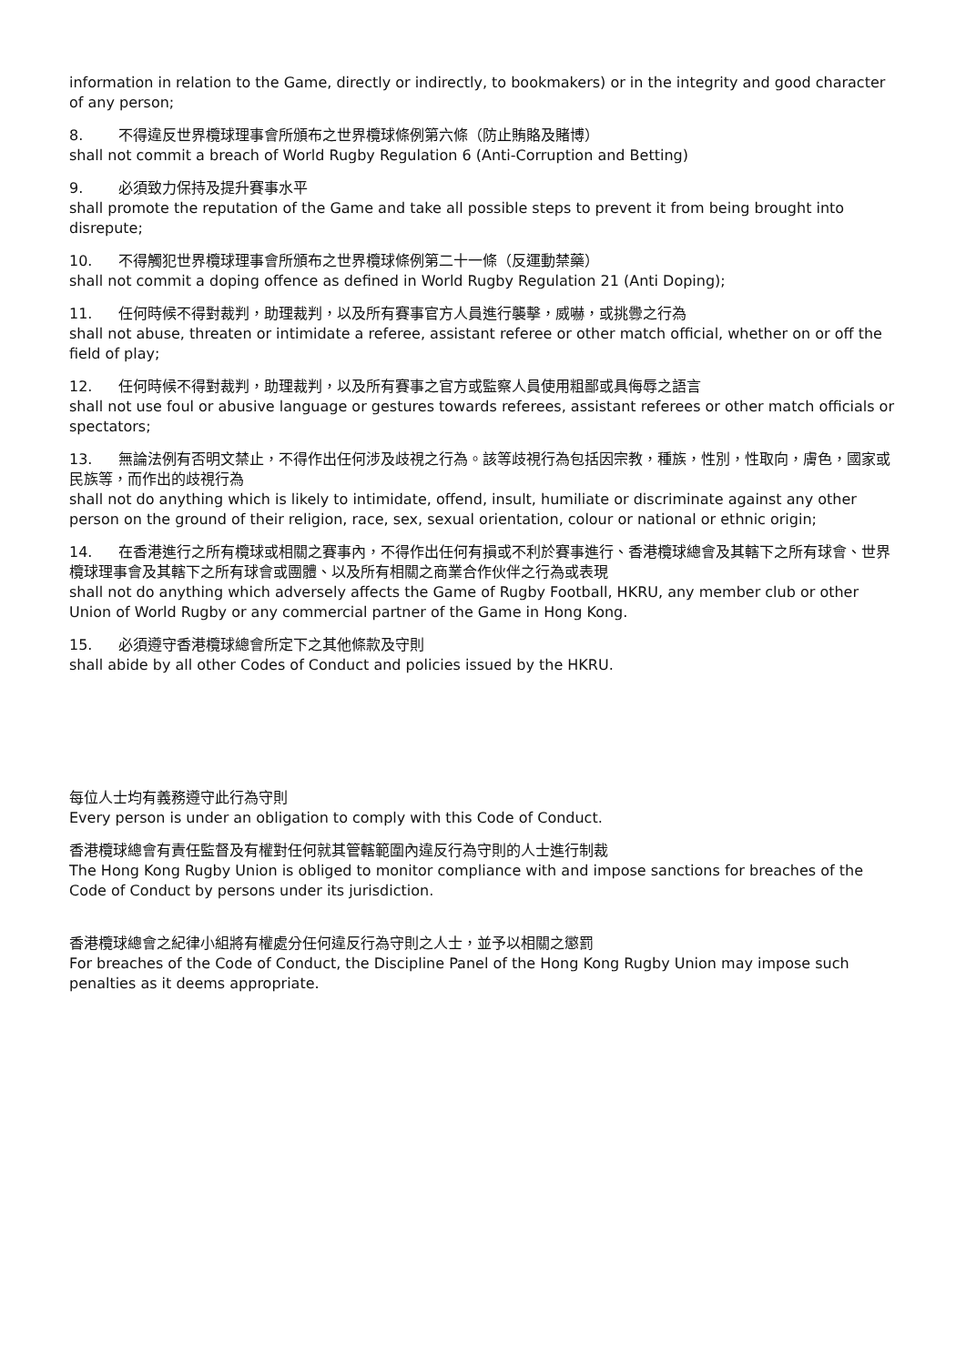information in relation to the Game, directly or indirectly, to bookmakers) or in the integrity and good character of any person;
8. 不得違反世界欖球理事會所頒布之世界欖球條例第六條（防止賄賂及賭博）
shall not commit a breach of World Rugby Regulation 6 (Anti-Corruption and Betting)
9. 必須致力保持及提升賽事水平
shall promote the reputation of the Game and take all possible steps to prevent it from being brought into disrepute;
10. 不得觸犯世界欖球理事會所頒布之世界欖球條例第二十一條（反運動禁藥）
shall not commit a doping offence as defined in World Rugby Regulation 21 (Anti Doping);
11. 任何時候不得對裁判，助理裁判，以及所有賽事官方人員進行襲擊，威嚇，或挑釁之行為
shall not abuse, threaten or intimidate a referee, assistant referee or other match official, whether on or off the field of play;
12. 任何時候不得對裁判，助理裁判，以及所有賽事之官方或監察人員使用粗鄙或具侮辱之語言
shall not use foul or abusive language or gestures towards referees, assistant referees or other match officials or spectators;
13. 無論法例有否明文禁止，不得作出任何涉及歧視之行為。該等歧視行為包括因宗教，種族，性別，性取向，膚色，國家或民族等，而作出的歧視行為
shall not do anything which is likely to intimidate, offend, insult, humiliate or discriminate against any other person on the ground of their religion, race, sex, sexual orientation, colour or national or ethnic origin;
14. 在香港進行之所有欖球或相關之賽事內，不得作出任何有損或不利於賽事進行、香港欖球總會及其轄下之所有球會、世界欖球理事會及其轄下之所有球會或團體、以及所有相關之商業合作伙伴之行為或表現
shall not do anything which adversely affects the Game of Rugby Football, HKRU, any member club or other Union of World Rugby or any commercial partner of the Game in Hong Kong.
15. 必須遵守香港欖球總會所定下之其他條款及守則
shall abide by all other Codes of Conduct and policies issued by the HKRU.
每位人士均有義務遵守此行為守則
Every person is under an obligation to comply with this Code of Conduct.
香港欖球總會有責任監督及有權對任何就其管轄範圍內違反行為守則的人士進行制裁
The Hong Kong Rugby Union is obliged to monitor compliance with and impose sanctions for breaches of the Code of Conduct by persons under its jurisdiction.
香港欖球總會之紀律小組將有權處分任何違反行為守則之人士，並予以相關之懲罰
For breaches of the Code of Conduct, the Discipline Panel of the Hong Kong Rugby Union may impose such penalties as it deems appropriate.